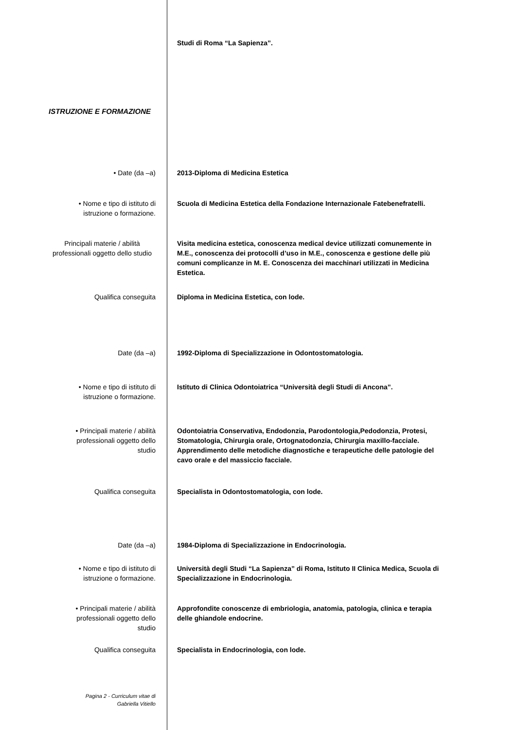Studi di Roma “La Sapienza”.
ISTRUZIONE E FORMAZIONE
• Date (da –a) 2013-Diploma di Medicina Estetica
• Nome e tipo di istituto di
istruzione o formazione.
Scuola di Medicina Estetica della Fondazione Internazionale Fatebenefratelli.
Principali materie / abilità professionali oggetto dello studio
Visita medicina estetica, conoscenza medical device utilizzati comunemente in M.E., conoscenza dei protocolli d’uso in M.E., conoscenza e gestione delle più comuni complicanze in M. E. Conoscenza dei macchinari utilizzati in Medicina Estetica.
Qualifica conseguita Diploma in Medicina Estetica, con lode.
Date (da –a) 1992-Diploma di Specializzazione in Odontostomatologia.
• Nome e tipo di istituto di
istruzione o formazione.
Istituto di Clinica Odontoiatrica “Università degli Studi di Ancona”.
• Principali materie / abilità
professionali oggetto dello
studio
Odontoiatria Conservativa, Endodonzia, Parodontologia,Pedodonzia, Protesi, Stomatologia, Chirurgia orale, Ortognatodonzia, Chirurgia maxillo-facciale.
Apprendimento delle metodiche diagnostiche e terapeutiche delle patologie del cavo orale e del massiccio facciale.
Qualifica conseguita Specialista in Odontostomatologia, con lode.
Date (da –a) 1984-Diploma di Specializzazione in Endocrinologia.
• Nome e tipo di istituto di
istruzione o formazione.
Università degli Studi “La Sapienza” di Roma, Istituto II Clinica Medica, Scuola di Specializzazione in Endocrinologia.
• Principali materie / abilità
professionali oggetto dello
studio
Approfondite conoscenze di embriologia, anatomia, patologia, clinica e terapia delle ghiandole endocrine.
Qualifica conseguita Specialista in Endocrinologia, con lode.
Pagina 2 - Curriculum vitae di
Gabriella Vitiello